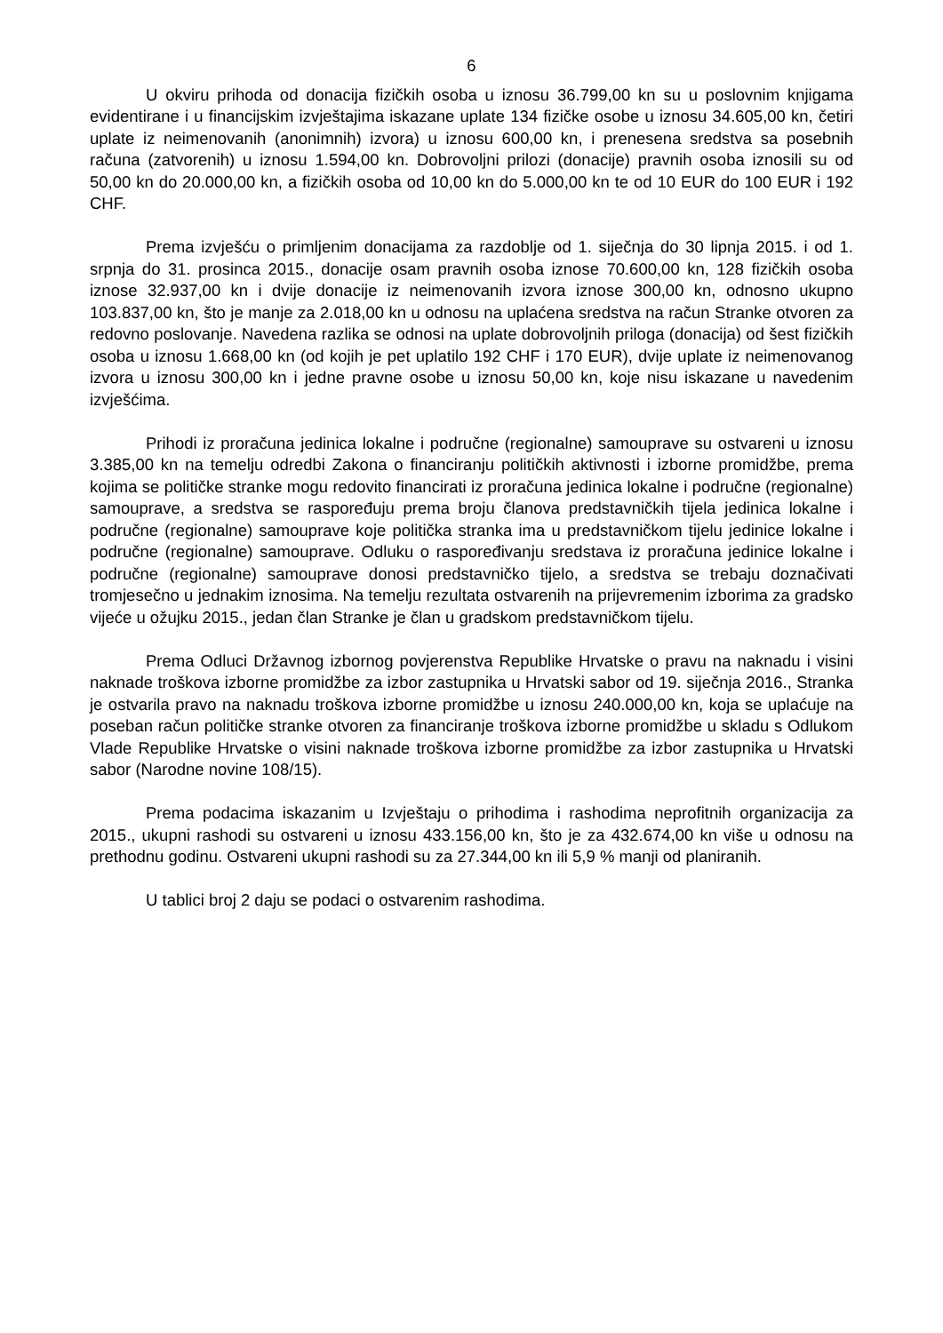6
U okviru prihoda od donacija fizičkih osoba u iznosu 36.799,00 kn su u poslovnim knjigama evidentirane i u financijskim izvještajima iskazane uplate 134 fizičke osobe u iznosu 34.605,00 kn, četiri uplate iz neimenovanih (anonimnih) izvora) u iznosu 600,00 kn, i prenesena sredstva sa posebnih računa (zatvorenih) u iznosu 1.594,00 kn. Dobrovoljni prilozi (donacije) pravnih osoba iznosili su od 50,00 kn do 20.000,00 kn, a fizičkih osoba od 10,00 kn do 5.000,00 kn te od 10 EUR do 100 EUR i 192 CHF.
Prema izvješću o primljenim donacijama za razdoblje od 1. siječnja do 30 lipnja 2015. i od 1. srpnja do 31. prosinca 2015., donacije osam pravnih osoba iznose 70.600,00 kn, 128 fizičkih osoba iznose 32.937,00 kn i dvije donacije iz neimenovanih izvora iznose 300,00 kn, odnosno ukupno 103.837,00 kn, što je manje za 2.018,00 kn u odnosu na uplaćena sredstva na račun Stranke otvoren za redovno poslovanje. Navedena razlika se odnosi na uplate dobrovoljnih priloga (donacija) od šest fizičkih osoba u iznosu 1.668,00 kn (od kojih je pet uplatilo 192 CHF i 170 EUR), dvije uplate iz neimenovanog izvora u iznosu 300,00 kn i jedne pravne osobe u iznosu 50,00 kn, koje nisu iskazane u navedenim izvješćima.
Prihodi iz proračuna jedinica lokalne i područne (regionalne) samouprave su ostvareni u iznosu 3.385,00 kn na temelju odredbi Zakona o financiranju političkih aktivnosti i izborne promidžbe, prema kojima se političke stranke mogu redovito financirati iz proračuna jedinica lokalne i područne (regionalne) samouprave, a sredstva se raspoređuju prema broju članova predstavničkih tijela jedinica lokalne i područne (regionalne) samouprave koje politička stranka ima u predstavničkom tijelu jedinice lokalne i područne (regionalne) samouprave. Odluku o raspoređivanju sredstava iz proračuna jedinice lokalne i područne (regionalne) samouprave donosi predstavničko tijelo, a sredstva se trebaju doznačivati tromjesečno u jednakim iznosima. Na temelju rezultata ostvarenih na prijevremenim izborima za gradsko vijeće u ožujku 2015., jedan član Stranke je član u gradskom predstavničkom tijelu.
Prema Odluci Državnog izbornog povjerenstva Republike Hrvatske o pravu na naknadu i visini naknade troškova izborne promidžbe za izbor zastupnika u Hrvatski sabor od 19. siječnja 2016., Stranka je ostvarila pravo na naknadu troškova izborne promidžbe u iznosu 240.000,00 kn, koja se uplaćuje na poseban račun političke stranke otvoren za financiranje troškova izborne promidžbe u skladu s Odlukom Vlade Republike Hrvatske o visini naknade troškova izborne promidžbe za izbor zastupnika u Hrvatski sabor (Narodne novine 108/15).
Prema podacima iskazanim u Izvještaju o prihodima i rashodima neprofitnih organizacija za 2015., ukupni rashodi su ostvareni u iznosu 433.156,00 kn, što je za 432.674,00 kn više u odnosu na prethodnu godinu. Ostvareni ukupni rashodi su za 27.344,00 kn ili 5,9 % manji od planiranih.
U tablici broj 2 daju se podaci o ostvarenim rashodima.